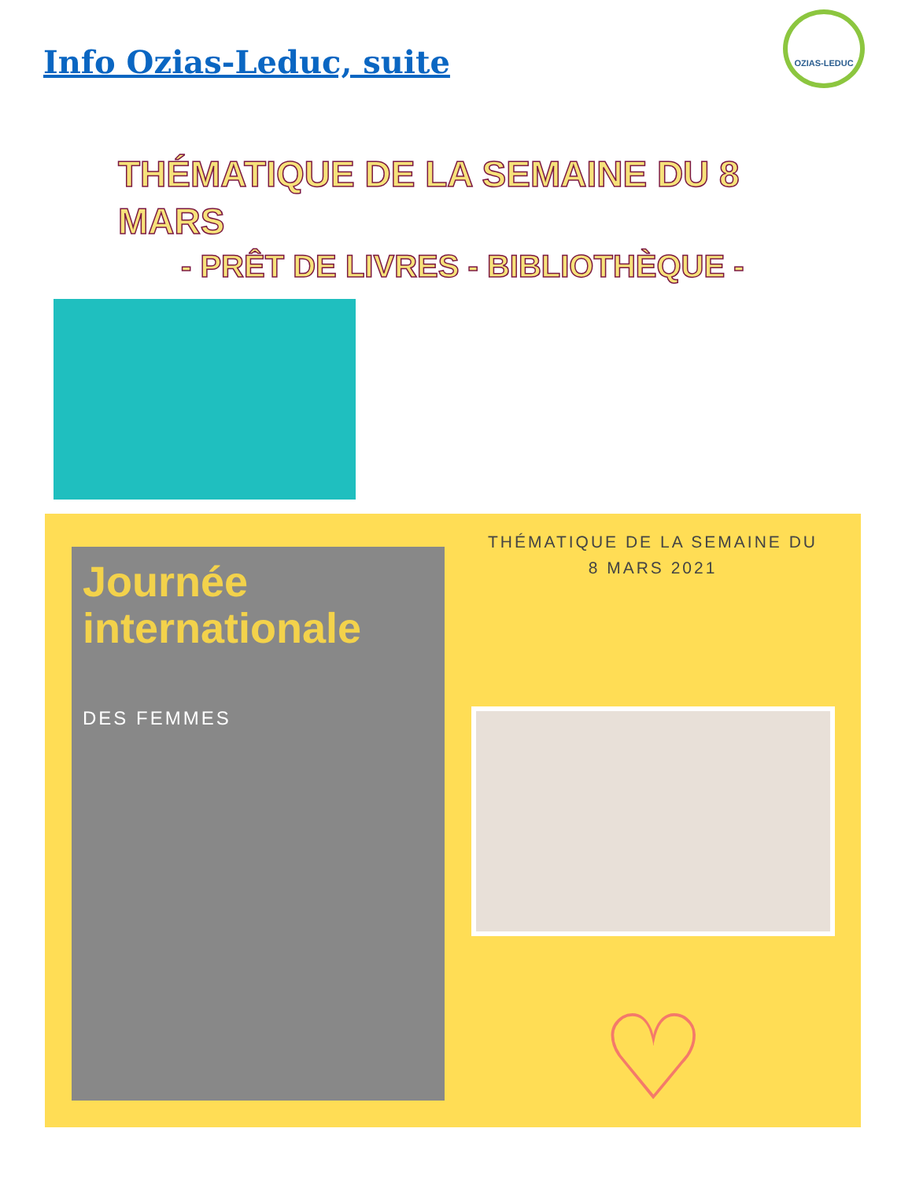Info Ozias-Leduc, suite
OZIAS-LEDUC
THÉMATIQUE DE LA SEMAINE DU 8 MARS
- PRÊT DE LIVRES - BIBLIOTHÈQUE -
Journée internationale
DES FEMMES
THÉMATIQUE DE LA SEMAINE DU
8 MARS 2021
♡